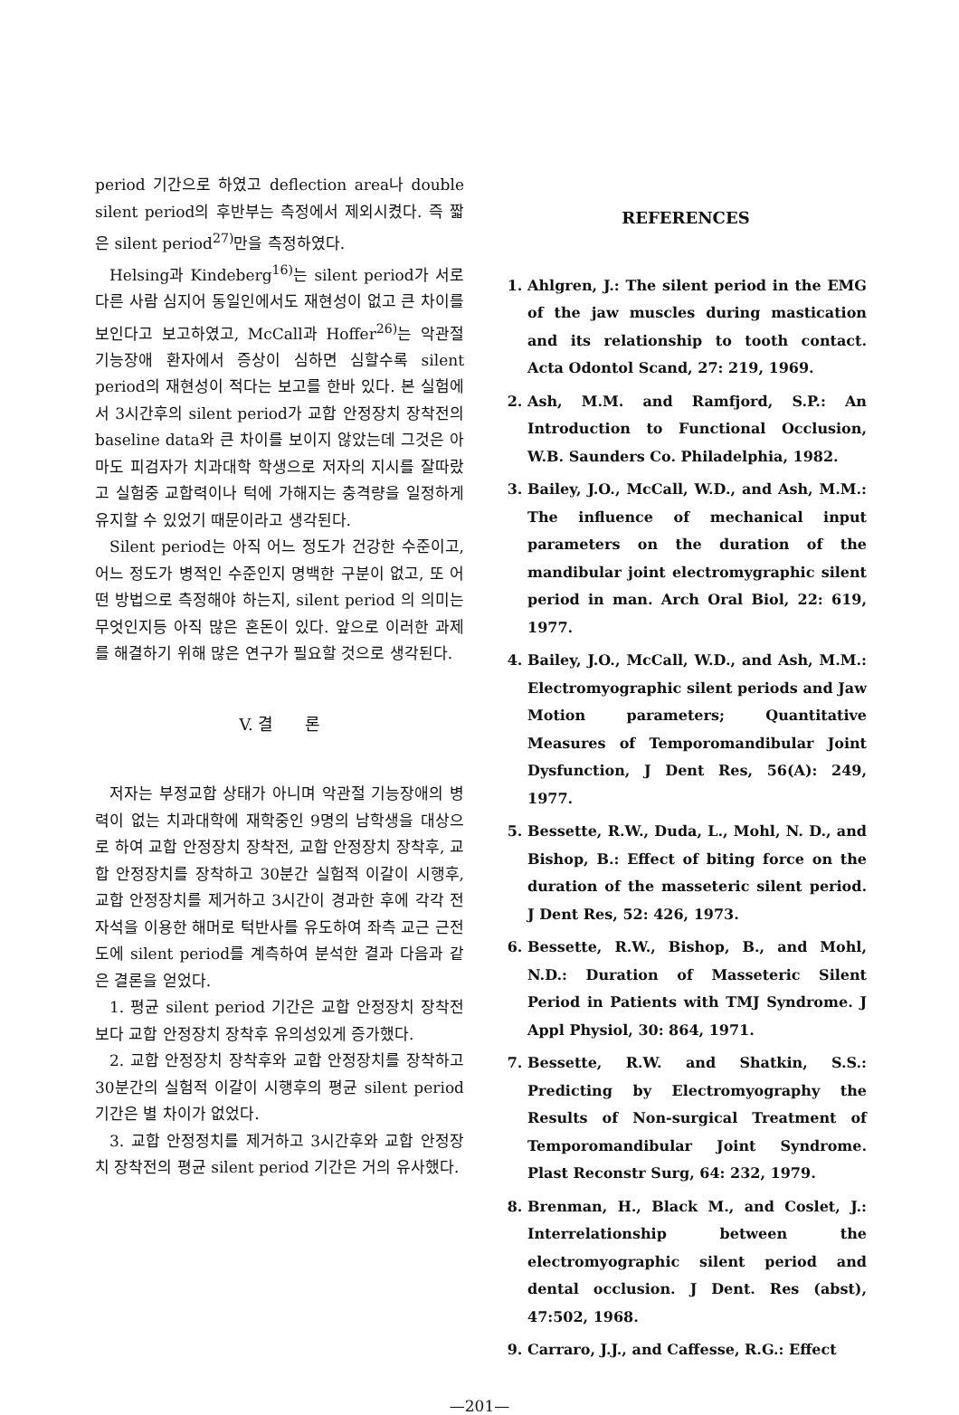period 기간으로 하였고 deflection area나 double silent period의 후반부는 측정에서 제외시켰다. 즉 짧은 silent period<sup>27)</sup>만을 측정하였다.
Helsing과 Kindeberg<sup>16)</sup>는 silent period가 서로 다른 사람 심지어 동일인에서도 재현성이 없고 큰 차이를 보인다고 보고하였고, McCall과 Hoffer<sup>26)</sup>는 악관절 기능장애 환자에서 증상이 심하면 심할수록 silent period의 재현성이 적다는 보고를 한바 있다. 본 실험에서 3시간후의 silent period가 교합 안정장치 장착전의 baseline data와 큰 차이를 보이지 않았는데 그것은 아마도 피검자가 치과대학 학생으로 저자의 지시를 잘따랐고 실험중 교합력이나 턱에 가해지는 충격량을 일정하게 유지할 수 있었기 때문이라고 생각된다.
Silent period는 아직 어느 정도가 건강한 수준이고, 어느 정도가 병적인 수준인지 명백한 구분이 없고, 또 어떤 방법으로 측정해야 하는지, silent period 의 의미는 무엇인지등 아직 많은 혼돈이 있다. 앞으로 이러한 과제를 해결하기 위해 많은 연구가 필요할 것으로 생각된다.
V. 결 론
저자는 부정교합 상태가 아니며 악관절 기능장애의 병력이 없는 치과대학에 재학중인 9명의 남학생을 대상으로 하여 교합 안정장치 장착전, 교합 안정장치 장착후, 교합 안정장치를 장착하고 30분간 실험적 이갈이 시행후, 교합 안정장치를 제거하고 3시간이 경과한 후에 각각 전자석을 이용한 해머로 턱반사를 유도하여 좌측 교근 근전도에 silent period를 계측하여 분석한 결과 다음과 같은 결론을 얻었다.
1. 평균 silent period 기간은 교합 안정장치 장착전보다 교합 안정장치 장착후 유의성있게 증가했다.
2. 교합 안정장치 장착후와 교합 안정장치를 장착하고 30분간의 실험적 이갈이 시행후의 평균 silent period 기간은 별 차이가 없었다.
3. 교합 안정정치를 제거하고 3시간후와 교합 안정장치 장착전의 평균 silent period 기간은 거의 유사했다.
REFERENCES
1. Ahlgren, J.: The silent period in the EMG of the jaw muscles during mastication and its relationship to tooth contact. Acta Odontol Scand, 27: 219, 1969.
2. Ash, M.M. and Ramfjord, S.P.: An Introduction to Functional Occlusion, W.B. Saunders Co. Philadelphia, 1982.
3. Bailey, J.O., McCall, W.D., and Ash, M.M.: The influence of mechanical input parameters on the duration of the mandibular joint electromygraphic silent period in man. Arch Oral Biol, 22: 619, 1977.
4. Bailey, J.O., McCall, W.D., and Ash, M.M.: Electromyographic silent periods and Jaw Motion parameters; Quantitative Measures of Temporomandibular Joint Dysfunction, J Dent Res, 56(A): 249, 1977.
5. Bessette, R.W., Duda, L., Mohl, N. D., and Bishop, B.: Effect of biting force on the duration of the masseteric silent period. J Dent Res, 52: 426, 1973.
6. Bessette, R.W., Bishop, B., and Mohl, N.D.: Duration of Masseteric Silent Period in Patients with TMJ Syndrome. J Appl Physiol, 30: 864, 1971.
7. Bessette, R.W. and Shatkin, S.S.: Predicting by Electromyography the Results of Non-surgical Treatment of Temporomandibular Joint Syndrome. Plast Reconstr Surg, 64: 232, 1979.
8. Brenman, H., Black M., and Coslet, J.: Interrelationship between the electromyographic silent period and dental occlusion. J Dent. Res (abst), 47:502, 1968.
9. Carraro, J.J., and Caffesse, R.G.: Effect
—201—